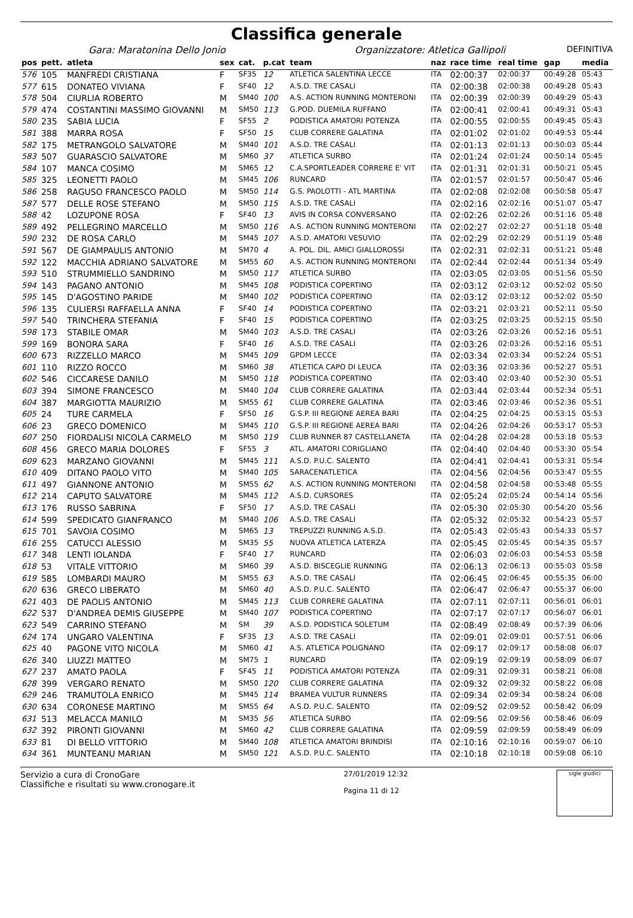Classifica generale
Gara: Maratonina Dello Jonio Organizzatore: Atletica Gallipoli DEFINITIVA
| pos | pett. | atleta | sex | cat. | p.cat | team | naz | race time | real time | gap | media |
| --- | --- | --- | --- | --- | --- | --- | --- | --- | --- | --- | --- |
| 576 | 105 | MANFREDI CRISTIANA | F | SF35 | 12 | ATLETICA SALENTINA LECCE | ITA | 02:00:37 | 02:00:37 | 00:49:28 | 05:43 |
| 577 | 615 | DONATEO VIVIANA | F | SF40 | 12 | A.S.D. TRE CASALI | ITA | 02:00:38 | 02:00:38 | 00:49:28 | 05:43 |
| 578 | 504 | CIURLIA ROBERTO | M | SM40 | 100 | A.S. ACTION RUNNING MONTERONI | ITA | 02:00:39 | 02:00:39 | 00:49:29 | 05:43 |
| 579 | 474 | COSTANTINI MASSIMO GIOVANNI | M | SM50 | 113 | G.POD. DUEMILA RUFFANO | ITA | 02:00:41 | 02:00:41 | 00:49:31 | 05:43 |
| 580 | 235 | SABIA LUCIA | F | SF55 | 2 | PODISTICA AMATORI POTENZA | ITA | 02:00:55 | 02:00:55 | 00:49:45 | 05:43 |
| 581 | 388 | MARRA ROSA | F | SF50 | 15 | CLUB CORRERE GALATINA | ITA | 02:01:02 | 02:01:02 | 00:49:53 | 05:44 |
| 582 | 175 | METRANGOLO SALVATORE | M | SM40 | 101 | A.S.D. TRE CASALI | ITA | 02:01:13 | 02:01:13 | 00:50:03 | 05:44 |
| 583 | 507 | GUARASCIO SALVATORE | M | SM60 | 37 | ATLETICA SURBO | ITA | 02:01:24 | 02:01:24 | 00:50:14 | 05:45 |
| 584 | 107 | MANCA COSIMO | M | SM65 | 12 | C.A.SPORTLEADER CORRERE E' VIT | ITA | 02:01:31 | 02:01:31 | 00:50:21 | 05:45 |
| 585 | 325 | LEONETTI PAOLO | M | SM45 | 106 | RUNCARD | ITA | 02:01:57 | 02:01:57 | 00:50:47 | 05:46 |
| 586 | 258 | RAGUSO FRANCESCO PAOLO | M | SM50 | 114 | G.S. PAOLOTTI - ATL MARTINA | ITA | 02:02:08 | 02:02:08 | 00:50:58 | 05:47 |
| 587 | 577 | DELLE ROSE STEFANO | M | SM50 | 115 | A.S.D. TRE CASALI | ITA | 02:02:16 | 02:02:16 | 00:51:07 | 05:47 |
| 588 | 42 | LOZUPONE ROSA | F | SF40 | 13 | AVIS IN CORSA CONVERSANO | ITA | 02:02:26 | 02:02:26 | 00:51:16 | 05:48 |
| 589 | 492 | PELLEGRINO MARCELLO | M | SM50 | 116 | A.S. ACTION RUNNING MONTERONI | ITA | 02:02:27 | 02:02:27 | 00:51:18 | 05:48 |
| 590 | 232 | DE ROSA CARLO | M | SM45 | 107 | A.S.D. AMATORI VESUVIO | ITA | 02:02:29 | 02:02:29 | 00:51:19 | 05:48 |
| 591 | 567 | DE GIAMPAULIS ANTONIO | M | SM70 | 4 | A. POL. DIL. AMICI GIALLOROSSI | ITA | 02:02:31 | 02:02:31 | 00:51:21 | 05:48 |
| 592 | 122 | MACCHIA ADRIANO SALVATORE | M | SM55 | 60 | A.S. ACTION RUNNING MONTERONI | ITA | 02:02:44 | 02:02:44 | 00:51:34 | 05:49 |
| 593 | 510 | STRUMMIELLO SANDRINO | M | SM50 | 117 | ATLETICA SURBO | ITA | 02:03:05 | 02:03:05 | 00:51:56 | 05:50 |
| 594 | 143 | PAGANO ANTONIO | M | SM45 | 108 | PODISTICA COPERTINO | ITA | 02:03:12 | 02:03:12 | 00:52:02 | 05:50 |
| 595 | 145 | D'AGOSTINO PARIDE | M | SM40 | 102 | PODISTICA COPERTINO | ITA | 02:03:12 | 02:03:12 | 00:52:02 | 05:50 |
| 596 | 135 | CULIERSI RAFFAELLA ANNA | F | SF40 | 14 | PODISTICA COPERTINO | ITA | 02:03:21 | 02:03:21 | 00:52:11 | 05:50 |
| 597 | 540 | TRINCHERA STEFANIA | F | SF40 | 15 | PODISTICA COPERTINO | ITA | 02:03:25 | 02:03:25 | 00:52:15 | 05:50 |
| 598 | 173 | STABILE OMAR | M | SM40 | 103 | A.S.D. TRE CASALI | ITA | 02:03:26 | 02:03:26 | 00:52:16 | 05:51 |
| 599 | 169 | BONORA SARA | F | SF40 | 16 | A.S.D. TRE CASALI | ITA | 02:03:26 | 02:03:26 | 00:52:16 | 05:51 |
| 600 | 673 | RIZZELLO MARCO | M | SM45 | 109 | GPDM LECCE | ITA | 02:03:34 | 02:03:34 | 00:52:24 | 05:51 |
| 601 | 110 | RIZZO ROCCO | M | SM60 | 38 | ATLETICA CAPO DI LEUCA | ITA | 02:03:36 | 02:03:36 | 00:52:27 | 05:51 |
| 602 | 546 | CICCARESE DANILO | M | SM50 | 118 | PODISTICA COPERTINO | ITA | 02:03:40 | 02:03:40 | 00:52:30 | 05:51 |
| 603 | 394 | SIMONE FRANCESCO | M | SM40 | 104 | CLUB CORRERE GALATINA | ITA | 02:03:44 | 02:03:44 | 00:52:34 | 05:51 |
| 604 | 387 | MARGIOTTA MAURIZIO | M | SM55 | 61 | CLUB CORRERE GALATINA | ITA | 02:03:46 | 02:03:46 | 00:52:36 | 05:51 |
| 605 | 24 | TURE CARMELA | F | SF50 | 16 | G.S.P. III REGIONE AEREA BARI | ITA | 02:04:25 | 02:04:25 | 00:53:15 | 05:53 |
| 606 | 23 | GRECO DOMENICO | M | SM45 | 110 | G.S.P. III REGIONE AEREA BARI | ITA | 02:04:26 | 02:04:26 | 00:53:17 | 05:53 |
| 607 | 250 | FIORDALISI NICOLA CARMELO | M | SM50 | 119 | CLUB RUNNER 87 CASTELLANETA | ITA | 02:04:28 | 02:04:28 | 00:53:18 | 05:53 |
| 608 | 456 | GRECO MARIA DOLORES | F | SF55 | 3 | ATL. AMATORI CORIGLIANO | ITA | 02:04:40 | 02:04:40 | 00:53:30 | 05:54 |
| 609 | 623 | MARZANO GIOVANNI | M | SM45 | 111 | A.S.D. P.U.C. SALENTO | ITA | 02:04:41 | 02:04:41 | 00:53:31 | 05:54 |
| 610 | 409 | DITANO PAOLO VITO | M | SM40 | 105 | SARACENATLETICA | ITA | 02:04:56 | 02:04:56 | 00:53:47 | 05:55 |
| 611 | 497 | GIANNONE ANTONIO | M | SM55 | 62 | A.S. ACTION RUNNING MONTERONI | ITA | 02:04:58 | 02:04:58 | 00:53:48 | 05:55 |
| 612 | 214 | CAPUTO SALVATORE | M | SM45 | 112 | A.S.D. CURSORES | ITA | 02:05:24 | 02:05:24 | 00:54:14 | 05:56 |
| 613 | 176 | RUSSO SABRINA | F | SF50 | 17 | A.S.D. TRE CASALI | ITA | 02:05:30 | 02:05:30 | 00:54:20 | 05:56 |
| 614 | 599 | SPEDICATO GIANFRANCO | M | SM40 | 106 | A.S.D. TRE CASALI | ITA | 02:05:32 | 02:05:32 | 00:54:23 | 05:57 |
| 615 | 701 | SAVOIA COSIMO | M | SM65 | 13 | TREPUZZI RUNNING A.S.D. | ITA | 02:05:43 | 02:05:43 | 00:54:33 | 05:57 |
| 616 | 255 | CATUCCI ALESSIO | M | SM35 | 55 | NUOVA ATLETICA LATERZA | ITA | 02:05:45 | 02:05:45 | 00:54:35 | 05:57 |
| 617 | 348 | LENTI IOLANDA | F | SF40 | 17 | RUNCARD | ITA | 02:06:03 | 02:06:03 | 00:54:53 | 05:58 |
| 618 | 53 | VITALE VITTORIO | M | SM60 | 39 | A.S.D. BISCEGLIE RUNNING | ITA | 02:06:13 | 02:06:13 | 00:55:03 | 05:58 |
| 619 | 585 | LOMBARDI MAURO | M | SM55 | 63 | A.S.D. TRE CASALI | ITA | 02:06:45 | 02:06:45 | 00:55:35 | 06:00 |
| 620 | 636 | GRECO LIBERATO | M | SM60 | 40 | A.S.D. P.U.C. SALENTO | ITA | 02:06:47 | 02:06:47 | 00:55:37 | 06:00 |
| 621 | 403 | DE PAOLIS ANTONIO | M | SM45 | 113 | CLUB CORRERE GALATINA | ITA | 02:07:11 | 02:07:11 | 00:56:01 | 06:01 |
| 622 | 537 | D'ANDREA DEMIS GIUSEPPE | M | SM40 | 107 | PODISTICA COPERTINO | ITA | 02:07:17 | 02:07:17 | 00:56:07 | 06:01 |
| 623 | 549 | CARRINO STEFANO | M | SM | 39 | A.S.D. PODISTICA SOLETUM | ITA | 02:08:49 | 02:08:49 | 00:57:39 | 06:06 |
| 624 | 174 | UNGARO VALENTINA | F | SF35 | 13 | A.S.D. TRE CASALI | ITA | 02:09:01 | 02:09:01 | 00:57:51 | 06:06 |
| 625 | 40 | PAGONE VITO NICOLA | M | SM60 | 41 | A.S. ATLETICA POLIGNANO | ITA | 02:09:17 | 02:09:17 | 00:58:08 | 06:07 |
| 626 | 340 | LIUZZI MATTEO | M | SM75 | 1 | RUNCARD | ITA | 02:09:19 | 02:09:19 | 00:58:09 | 06:07 |
| 627 | 237 | AMATO PAOLA | F | SF45 | 11 | PODISTICA AMATORI POTENZA | ITA | 02:09:31 | 02:09:31 | 00:58:21 | 06:08 |
| 628 | 399 | VERGARO RENATO | M | SM50 | 120 | CLUB CORRERE GALATINA | ITA | 02:09:32 | 02:09:32 | 00:58:22 | 06:08 |
| 629 | 246 | TRAMUTOLA ENRICO | M | SM45 | 114 | BRAMEA VULTUR RUNNERS | ITA | 02:09:34 | 02:09:34 | 00:58:24 | 06:08 |
| 630 | 634 | CORONESE MARTINO | M | SM55 | 64 | A.S.D. P.U.C. SALENTO | ITA | 02:09:52 | 02:09:52 | 00:58:42 | 06:09 |
| 631 | 513 | MELACCA MANILO | M | SM35 | 56 | ATLETICA SURBO | ITA | 02:09:56 | 02:09:56 | 00:58:46 | 06:09 |
| 632 | 392 | PIRONTI GIOVANNI | M | SM60 | 42 | CLUB CORRERE GALATINA | ITA | 02:09:59 | 02:09:59 | 00:58:49 | 06:09 |
| 633 | 81 | DI BELLO VITTORIO | M | SM40 | 108 | ATLETICA AMATORI BRINDISI | ITA | 02:10:16 | 02:10:16 | 00:59:07 | 06:10 |
| 634 | 361 | MUNTEANU MARIAN | M | SM50 | 121 | A.S.D. P.U.C. SALENTO | ITA | 02:10:18 | 02:10:18 | 00:59:08 | 06:10 |
Servizio a cura di CronoGare
Classifiche e risultati su www.cronogare.it
27/01/2019 12:32
Pagina 11 di 12
sigle giudici